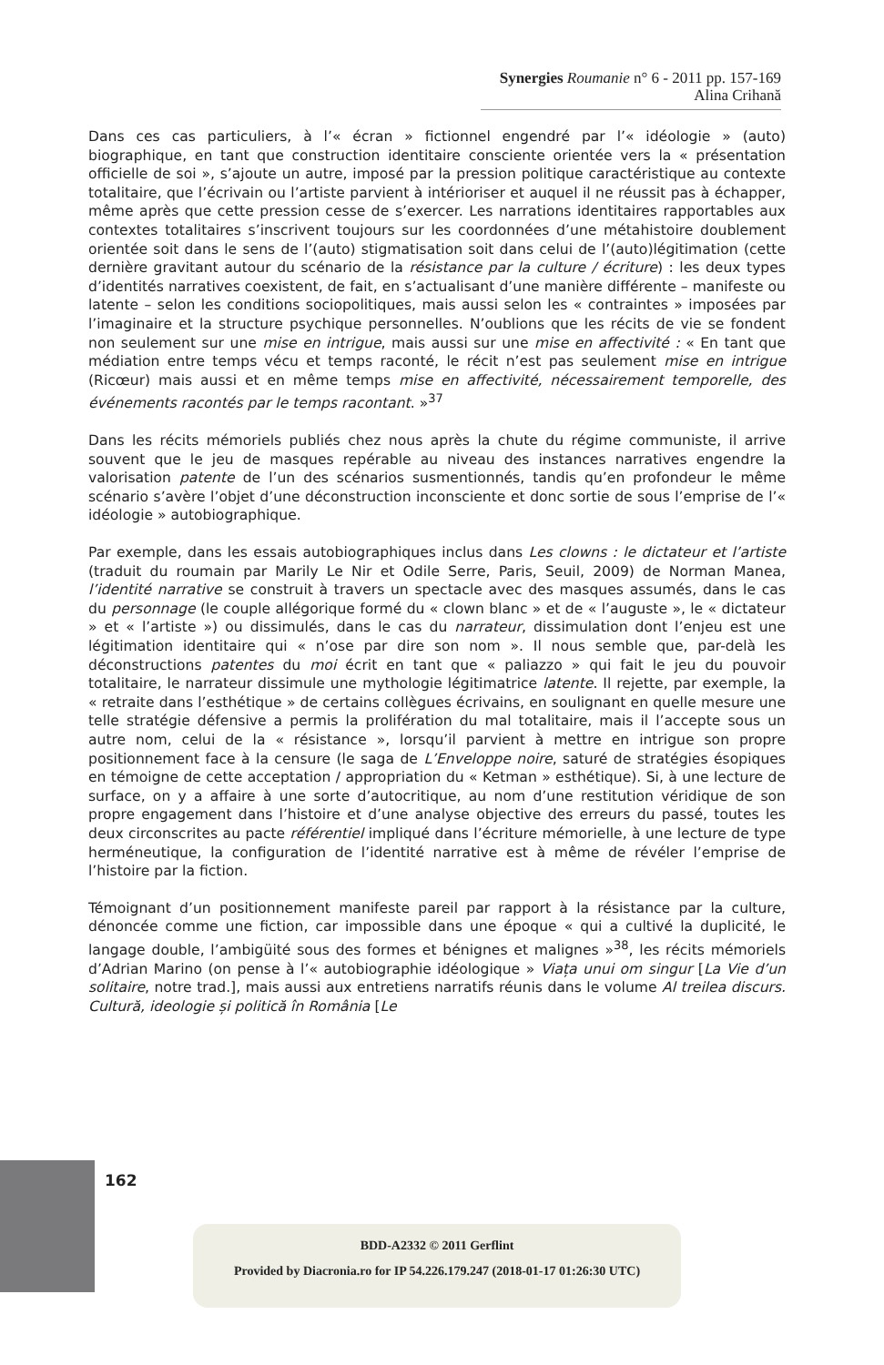Synergies Roumanie n° 6 - 2011 pp. 157-169
Alina Crihană
Dans ces cas particuliers, à l’« écran » fictionnel engendré par l’« idéologie » (auto) biographique, en tant que construction identitaire consciente orientée vers la « présentation officielle de soi », s’ajoute un autre, imposé par la pression politique caractéristique au contexte totalitaire, que l’écrivain ou l’artiste parvient à intérioriser et auquel il ne réussit pas à échapper, même après que cette pression cesse de s’exercer. Les narrations identitaires rapportables aux contextes totalitaires s’inscrivent toujours sur les coordonnées d’une métahistoire doublement orientée soit dans le sens de l’(auto) stigmatisation soit dans celui de l’(auto)légitimation (cette dernière gravitant autour du scénario de la résistance par la culture / écriture) : les deux types d’identités narratives coexistent, de fait, en s’actualisant d’une manière différente – manifeste ou latente – selon les conditions sociopolitiques, mais aussi selon les « contraintes » imposées par l’imaginaire et la structure psychique personnelles. N’oublions que les récits de vie se fondent non seulement sur une mise en intrigue, mais aussi sur une mise en affectivité : « En tant que médiation entre temps vécu et temps raconté, le récit n’est pas seulement mise en intrigue (Ricœur) mais aussi et en même temps mise en affectivité, nécessairement temporelle, des événements racontés par le temps racontant. »<sup>37</sup>
Dans les récits mémoriels publiés chez nous après la chute du régime communiste, il arrive souvent que le jeu de masques repérable au niveau des instances narratives engendre la valorisation patente de l’un des scénarios susmentionnés, tandis qu’en profondeur le même scénario s’avère l’objet d’une déconstruction inconsciente et donc sortie de sous l’emprise de l’« idéologie » autobiographique.
Par exemple, dans les essais autobiographiques inclus dans Les clowns : le dictateur et l’artiste (traduit du roumain par Marily Le Nir et Odile Serre, Paris, Seuil, 2009) de Norman Manea, l’identité narrative se construit à travers un spectacle avec des masques assumés, dans le cas du personnage (le couple allégorique formé du « clown blanc » et de « l’auguste », le « dictateur » et « l’artiste ») ou dissimulés, dans le cas du narrateur, dissimulation dont l’enjeu est une légitimation identitaire qui « n’ose par dire son nom ». Il nous semble que, par-delà les déconstructions patentes du moi écrit en tant que « paliazzo » qui fait le jeu du pouvoir totalitaire, le narrateur dissimule une mythologie légitimatrice latente. Il rejette, par exemple, la « retraite dans l’esthétique » de certains collègues écrivains, en soulignant en quelle mesure une telle stratégie défensive a permis la prolifération du mal totalitaire, mais il l’accepte sous un autre nom, celui de la « résistance », lorsqu’il parvient à mettre en intrigue son propre positionnement face à la censure (le saga de L’Enveloppe noire, saturé de stratégies ésopiques en témoigne de cette acceptation / appropriation du « Ketman » esthétique). Si, à une lecture de surface, on y a affaire à une sorte d’autocritique, au nom d’une restitution véridique de son propre engagement dans l’histoire et d’une analyse objective des erreurs du passé, toutes les deux circonscrites au pacte référentiel impliqué dans l’écriture mémorielle, à une lecture de type herméneutique, la configuration de l’identité narrative est à même de révéler l’emprise de l’histoire par la fiction.
Témoignant d’un positionnement manifeste pareil par rapport à la résistance par la culture, dénoncée comme une fiction, car impossible dans une époque « qui a cultivé la duplicité, le langage double, l’ambigüité sous des formes et bénignes et malignes »<sup>38</sup>, les récits mémoriels d’Adrian Marino (on pense à l’« autobiographie idéologique » Viața unui om singur [La Vie d’un solitaire, notre trad.], mais aussi aux entretiens narratifs réunis dans le volume Al treilea discurs. Cultură, ideologie și politică în România [Le
162
BDD-A2332 © 2011 Gerflint
Provided by Diacronia.ro for IP 54.226.179.247 (2018-01-17 01:26:30 UTC)